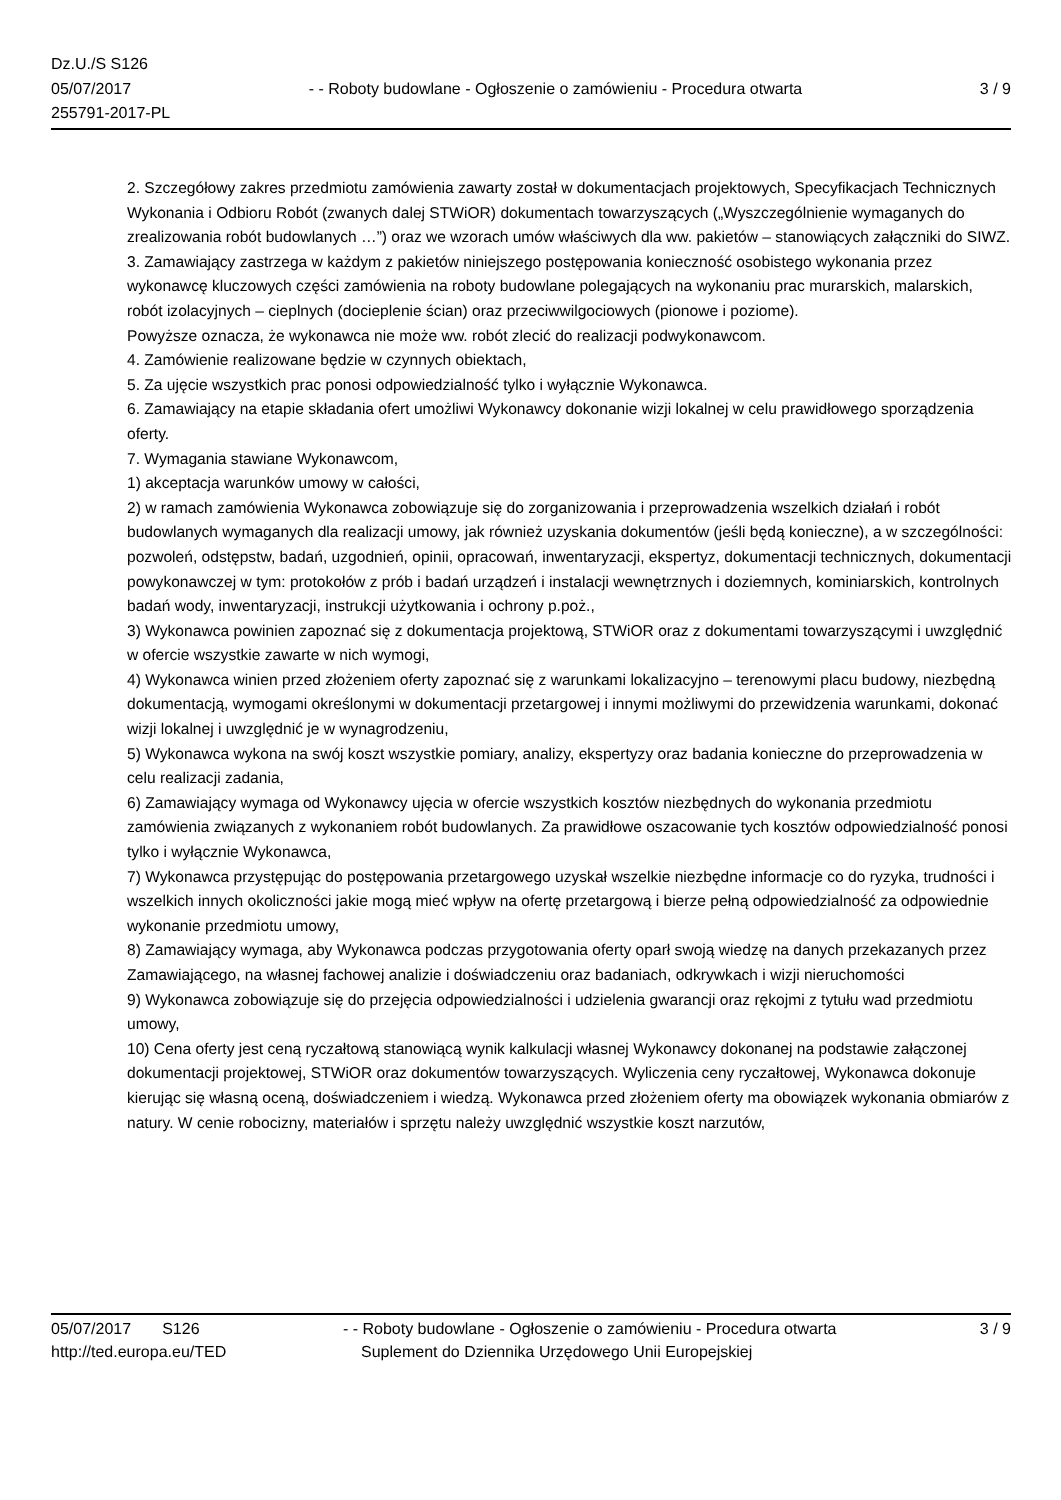Dz.U./S S126
05/07/2017 - - Roboty budowlane - Ogłoszenie o zamówieniu - Procedura otwarta 3 / 9
255791-2017-PL
2. Szczegółowy zakres przedmiotu zamówienia zawarty został w dokumentacjach projektowych, Specyfikacjach Technicznych Wykonania i Odbioru Robót (zwanych dalej STWiOR) dokumentach towarzyszących („Wyszczególnienie wymaganych do zrealizowania robót budowlanych …”) oraz we wzorach umów właściwych dla ww. pakietów – stanowiących załączniki do SIWZ.
3. Zamawiający zastrzega w każdym z pakietów niniejszego postępowania konieczność osobistego wykonania przez wykonawcę kluczowych części zamówienia na roboty budowlane polegających na wykonaniu prac murarskich, malarskich, robót izolacyjnych – cieplnych (docieplenie ścian) oraz przeciwwilgociowych (pionowe i poziome).
Powyższe oznacza, że wykonawca nie może ww. robót zlecić do realizacji podwykonawcom.
4. Zamówienie realizowane będzie w czynnych obiektach,
5. Za ujęcie wszystkich prac ponosi odpowiedzialność tylko i wyłącznie Wykonawca.
6. Zamawiający na etapie składania ofert umożliwi Wykonawcy dokonanie wizji lokalnej w celu prawidłowego sporządzenia oferty.
7. Wymagania stawiane Wykonawcom,
1) akceptacja warunków umowy w całości,
2) w ramach zamówienia Wykonawca zobowiązuje się do zorganizowania i przeprowadzenia wszelkich działań i robót budowlanych wymaganych dla realizacji umowy, jak również uzyskania dokumentów (jeśli będą konieczne), a w szczególności: pozwoleń, odstępstw, badań, uzgodnień, opinii, opracowań, inwentaryzacji, ekspertyz, dokumentacji technicznych, dokumentacji powykonawczej w tym: protokołów z prób i badań urządzeń i instalacji wewnętrznych i doziemnych, kominiarskich, kontrolnych badań wody, inwentaryzacji, instrukcji użytkowania i ochrony p.poż.,
3) Wykonawca powinien zapoznać się z dokumentacja projektową, STWiOR oraz z dokumentami towarzyszącymi i uwzględnić w ofercie wszystkie zawarte w nich wymogi,
4) Wykonawca winien przed złożeniem oferty zapoznać się z warunkami lokalizacyjno – terenowymi placu budowy, niezbędną dokumentacją, wymogami określonymi w dokumentacji przetargowej i innymi możliwymi do przewidzenia warunkami, dokonać wizji lokalnej i uwzględnić je w wynagrodzeniu,
5) Wykonawca wykona na swój koszt wszystkie pomiary, analizy, ekspertyzy oraz badania konieczne do przeprowadzenia w celu realizacji zadania,
6) Zamawiający wymaga od Wykonawcy ujęcia w ofercie wszystkich kosztów niezbędnych do wykonania przedmiotu zamówienia związanych z wykonaniem robót budowlanych. Za prawidłowe oszacowanie tych kosztów odpowiedzialność ponosi tylko i wyłącznie Wykonawca,
7) Wykonawca przystępując do postępowania przetargowego uzyskał wszelkie niezbędne informacje co do ryzyka, trudności i wszelkich innych okoliczności jakie mogą mieć wpływ na ofertę przetargową i bierze pełną odpowiedzialność za odpowiednie wykonanie przedmiotu umowy,
8) Zamawiający wymaga, aby Wykonawca podczas przygotowania oferty oparł swoją wiedzę na danych przekazanych przez Zamawiającego, na własnej fachowej analizie i doświadczeniu oraz badaniach, odkrywkach i wizji nieruchomości
9) Wykonawca zobowiązuje się do przejęcia odpowiedzialności i udzielenia gwarancji oraz rękojmi z tytułu wad przedmiotu umowy,
10) Cena oferty jest ceną ryczałtową stanowiącą wynik kalkulacji własnej Wykonawcy dokonanej na podstawie załączonej dokumentacji projektowej, STWiOR oraz dokumentów towarzyszących. Wyliczenia ceny ryczałtowej, Wykonawca dokonuje kierując się własną oceną, doświadczeniem i wiedzą. Wykonawca przed złożeniem oferty ma obowiązek wykonania obmiarów z natury. W cenie robocizny, materiałów i sprzętu należy uwzględnić wszystkie koszt narzutów,
05/07/2017 S126 - - Roboty budowlane - Ogłoszenie o zamówieniu - Procedura otwarta 3 / 9
http://ted.europa.eu/TED Suplement do Dziennika Urzędowego Unii Europejskiej